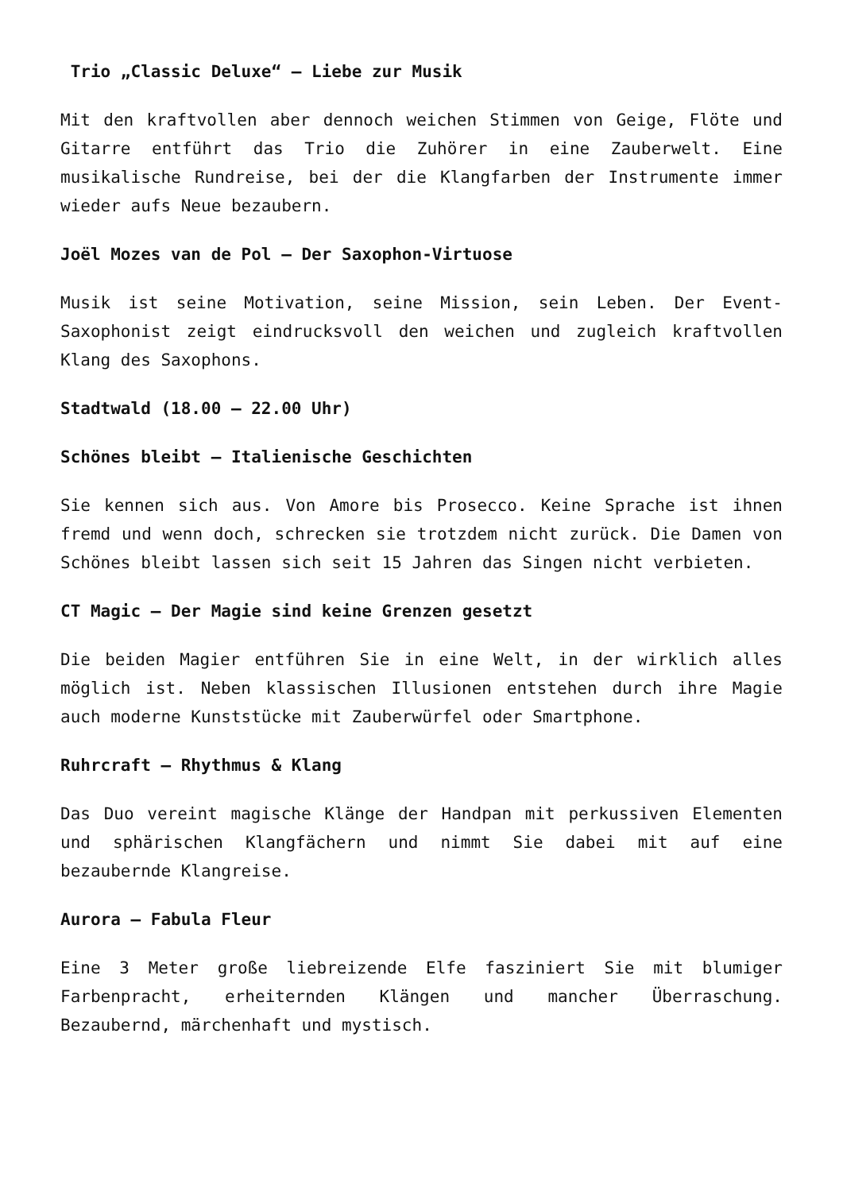Trio „Classic Deluxe“ – Liebe zur Musik
Mit den kraftvollen aber dennoch weichen Stimmen von Geige, Flöte und Gitarre entführt das Trio die Zuhörer in eine Zauberwelt. Eine musikalische Rundreise, bei der die Klangfarben der Instrumente immer wieder aufs Neue bezaubern.
Joël Mozes van de Pol – Der Saxophon-Virtuose
Musik ist seine Motivation, seine Mission, sein Leben. Der Event-Saxophonist zeigt eindrucksvoll den weichen und zugleich kraftvollen Klang des Saxophons.
Stadtwald (18.00 – 22.00 Uhr)
Schönes bleibt – Italienische Geschichten
Sie kennen sich aus. Von Amore bis Prosecco. Keine Sprache ist ihnen fremd und wenn doch, schrecken sie trotzdem nicht zurück. Die Damen von Schönes bleibt lassen sich seit 15 Jahren das Singen nicht verbieten.
CT Magic – Der Magie sind keine Grenzen gesetzt
Die beiden Magier entführen Sie in eine Welt, in der wirklich alles möglich ist. Neben klassischen Illusionen entstehen durch ihre Magie auch moderne Kunststücke mit Zauberwürfel oder Smartphone.
Ruhrcraft – Rhythmus & Klang
Das Duo vereint magische Klänge der Handpan mit perkussiven Elementen und sphärischen Klangfächern und nimmt Sie dabei mit auf eine bezaubernde Klangreise.
Aurora – Fabula Fleur
Eine 3 Meter große liebreizende Elfe fasziniert Sie mit blumiger Farbenpracht, erheiternden Klängen und mancher Überraschung. Bezaubernd, märchenhaft und mystisch.